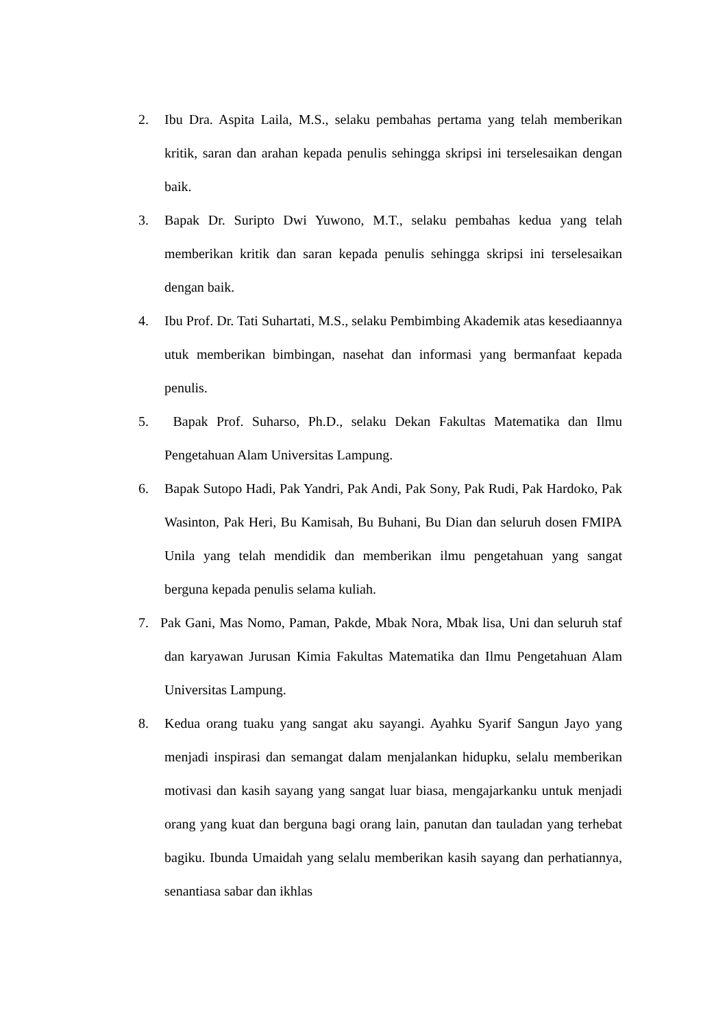2. Ibu Dra. Aspita Laila, M.S., selaku pembahas pertama yang telah memberikan kritik, saran dan arahan kepada penulis sehingga skripsi ini terselesaikan dengan baik.
3. Bapak Dr. Suripto Dwi Yuwono, M.T., selaku pembahas kedua yang telah memberikan kritik dan saran kepada penulis sehingga skripsi ini terselesaikan dengan baik.
4. Ibu Prof. Dr. Tati Suhartati, M.S., selaku Pembimbing Akademik atas kesediaannya utuk memberikan bimbingan, nasehat dan informasi yang bermanfaat kepada penulis.
5. Bapak Prof. Suharso, Ph.D., selaku Dekan Fakultas Matematika dan Ilmu Pengetahuan Alam Universitas Lampung.
6. Bapak Sutopo Hadi, Pak Yandri, Pak Andi, Pak Sony, Pak Rudi, Pak Hardoko, Pak Wasinton, Pak Heri, Bu Kamisah, Bu Buhani, Bu Dian dan seluruh dosen FMIPA Unila yang telah mendidik dan memberikan ilmu pengetahuan yang sangat berguna kepada penulis selama kuliah.
7. Pak Gani, Mas Nomo, Paman, Pakde, Mbak Nora, Mbak lisa, Uni dan seluruh staf dan karyawan Jurusan Kimia Fakultas Matematika dan Ilmu Pengetahuan Alam Universitas Lampung.
8. Kedua orang tuaku yang sangat aku sayangi. Ayahku Syarif Sangun Jayo yang menjadi inspirasi dan semangat dalam menjalankan hidupku, selalu memberikan motivasi dan kasih sayang yang sangat luar biasa, mengajarkanku untuk menjadi orang yang kuat dan berguna bagi orang lain, panutan dan tauladan yang terhebat bagiku. Ibunda Umaidah yang selalu memberikan kasih sayang dan perhatiannya, senantiasa sabar dan ikhlas